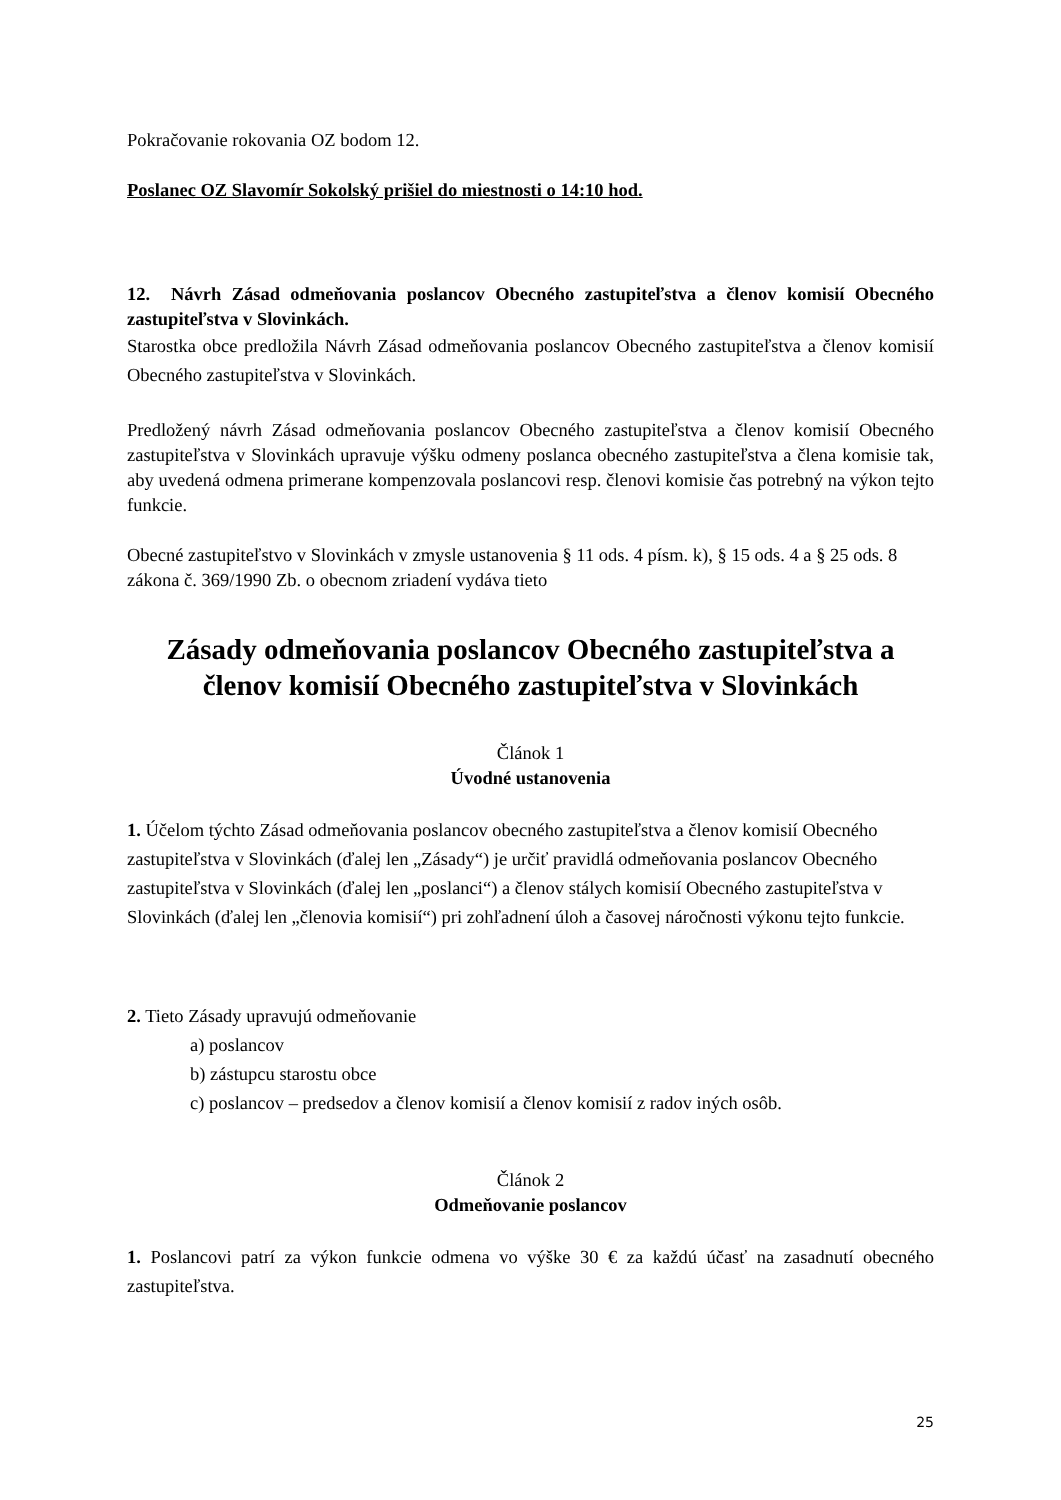Pokračovanie rokovania OZ bodom 12.
Poslanec OZ Slavomír Sokolský prišiel do miestnosti o 14:10 hod.
12. Návrh Zásad odmeňovania poslancov Obecného zastupiteľstva a členov komisií Obecného zastupiteľstva v Slovinkách.
Starostka obce predložila Návrh Zásad odmeňovania poslancov Obecného zastupiteľstva a členov komisií Obecného zastupiteľstva v Slovinkách.
Predložený návrh Zásad odmeňovania poslancov Obecného zastupiteľstva a členov komisií Obecného zastupiteľstva v Slovinkách upravuje výšku odmeny poslanca obecného zastupiteľstva a člena komisie tak, aby uvedená odmena primerane kompenzovala poslancovi resp. členovi komisie čas potrebný na výkon tejto funkcie.
Obecné zastupiteľstvo v Slovinkách v zmysle ustanovenia § 11 ods. 4 písm. k), § 15 ods. 4 a § 25 ods. 8 zákona č. 369/1990 Zb. o obecnom zriadení vydáva tieto
Zásady odmeňovania poslancov Obecného zastupiteľstva a členov komisií Obecného zastupiteľstva v Slovinkách
Článok 1
Úvodné ustanovenia
1. Účelom týchto Zásad odmeňovania poslancov obecného zastupiteľstva a členov komisií Obecného zastupiteľstva v Slovinkách (ďalej len „Zásady“) je určiť pravidlá odmeňovania poslancov Obecného zastupiteľstva v Slovinkách (ďalej len „poslanci“) a členov stálych komisií Obecného zastupiteľstva v Slovinkách (ďalej len „členovia komisií“) pri zohľadnení úloh a časovej náročnosti výkonu tejto funkcie.
2. Tieto Zásady upravujú odmeňovanie
a) poslancov
b) zástupcu starostu obce
c) poslancov – predsedov a členov komisií a členov komisií z radov iných osôb.
Článok 2
Odmeňovanie poslancov
1. Poslancovi patrí za výkon funkcie odmena vo výške 30 € za každú účasť na zasadnutí obecného zastupiteľstva.
25